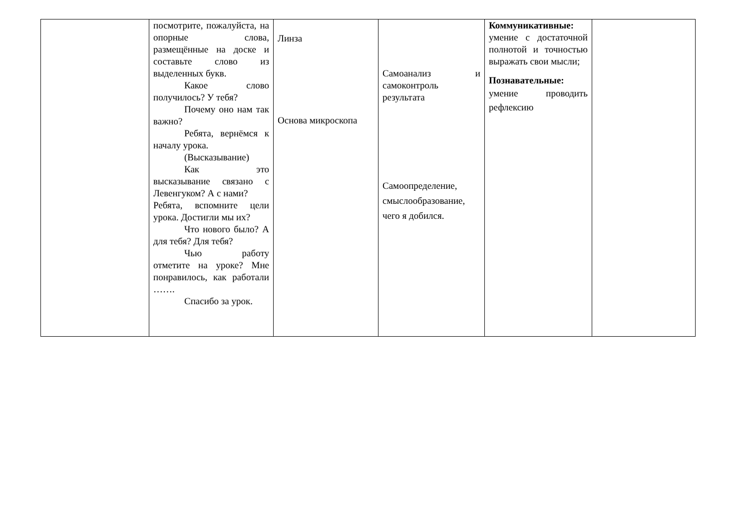| | посмотрите, пожалуйста, на опорные слова, размещённые на доске и составьте слово из выделенных букв. Какое слово получилось? У тебя? Почему оно нам так важно? Ребята, вернёмся к началу урока. (Высказывание) Как это высказывание связано с Левенгуком? А с нами? Ребята, вспомните цели урока. Достигли мы их? Что нового было? А для тебя? Для тебя? Чью работу отметите на уроке? Мне понравилось, как работали ……. Спасибо за урок. | Линза Основа микроскопа | Самоанализ и самоконтроль результата Самоопределение, смыслообразование, чего я добился. | Коммуникативные: умение с достаточной полнотой и точностью выражать свои мысли; Познавательные: умение проводить рефлексию | |